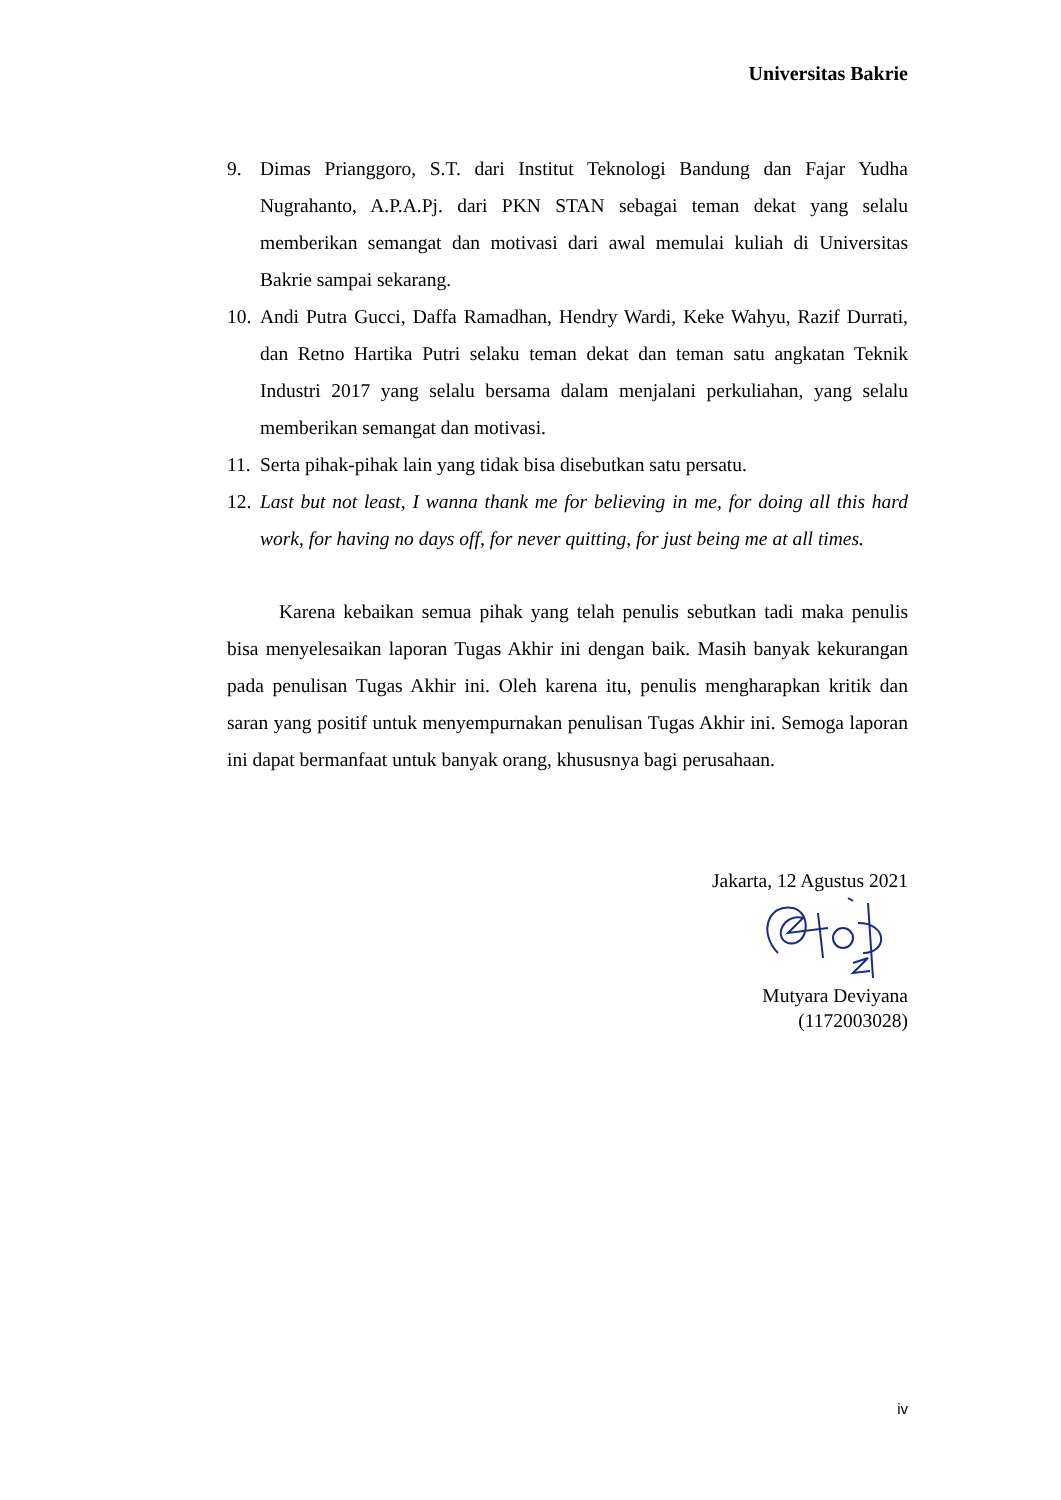Universitas Bakrie
9. Dimas Prianggoro, S.T. dari Institut Teknologi Bandung dan Fajar Yudha Nugrahanto, A.P.A.Pj. dari PKN STAN sebagai teman dekat yang selalu memberikan semangat dan motivasi dari awal memulai kuliah di Universitas Bakrie sampai sekarang.
10. Andi Putra Gucci, Daffa Ramadhan, Hendry Wardi, Keke Wahyu, Razif Durrati, dan Retno Hartika Putri selaku teman dekat dan teman satu angkatan Teknik Industri 2017 yang selalu bersama dalam menjalani perkuliahan, yang selalu memberikan semangat dan motivasi.
11. Serta pihak-pihak lain yang tidak bisa disebutkan satu persatu.
12. Last but not least, I wanna thank me for believing in me, for doing all this hard work, for having no days off, for never quitting, for just being me at all times.
Karena kebaikan semua pihak yang telah penulis sebutkan tadi maka penulis bisa menyelesaikan laporan Tugas Akhir ini dengan baik. Masih banyak kekurangan pada penulisan Tugas Akhir ini. Oleh karena itu, penulis mengharapkan kritik dan saran yang positif untuk menyempurnakan penulisan Tugas Akhir ini. Semoga laporan ini dapat bermanfaat untuk banyak orang, khususnya bagi perusahaan.
Jakarta, 12 Agustus 2021
Mutyara Deviyana
(1172003028)
iv